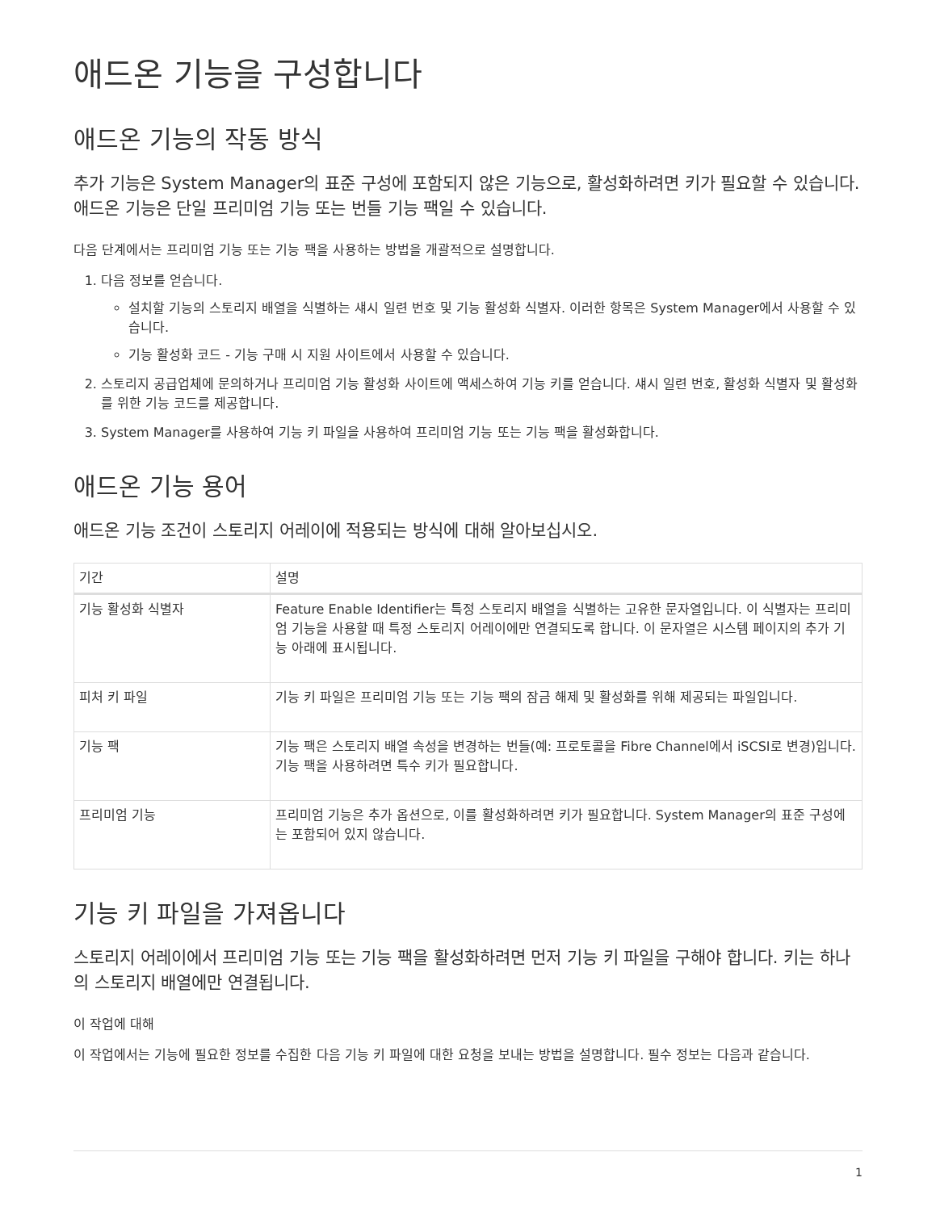애드온 기능을 구성합니다
애드온 기능의 작동 방식
추가 기능은 System Manager의 표준 구성에 포함되지 않은 기능으로, 활성화하려면 키가 필요할 수 있습니다. 애드온 기능은 단일 프리미엄 기능 또는 번들 기능 팩일 수 있습니다.
다음 단계에서는 프리미엄 기능 또는 기능 팩을 사용하는 방법을 개괄적으로 설명합니다.
1. 다음 정보를 얻습니다.
설치할 기능의 스토리지 배열을 식별하는 섀시 일련 번호 및 기능 활성화 식별자. 이러한 항목은 System Manager에서 사용할 수 있습니다.
기능 활성화 코드 - 기능 구매 시 지원 사이트에서 사용할 수 있습니다.
2. 스토리지 공급업체에 문의하거나 프리미엄 기능 활성화 사이트에 액세스하여 기능 키를 얻습니다. 섀시 일련 번호, 활성화 식별자 및 활성화를 위한 기능 코드를 제공합니다.
3. System Manager를 사용하여 기능 키 파일을 사용하여 프리미엄 기능 또는 기능 팩을 활성화합니다.
애드온 기능 용어
애드온 기능 조건이 스토리지 어레이에 적용되는 방식에 대해 알아보십시오.
| 기간 | 설명 |
| --- | --- |
| 기능 활성화 식별자 | Feature Enable Identifier는 특정 스토리지 배열을 식별하는 고유한 문자열입니다. 이 식별자는 프리미엄 기능을 사용할 때 특정 스토리지 어레이에만 연결되도록 합니다. 이 문자열은 시스템 페이지의 추가 기능 아래에 표시됩니다. |
| 피처 키 파일 | 기능 키 파일은 프리미엄 기능 또는 기능 팩의 잠금 해제 및 활성화를 위해 제공되는 파일입니다. |
| 기능 팩 | 기능 팩은 스토리지 배열 속성을 변경하는 번들(예: 프로토콜을 Fibre Channel에서 iSCSI로 변경)입니다. 기능 팩을 사용하려면 특수 키가 필요합니다. |
| 프리미엄 기능 | 프리미엄 기능은 추가 옵션으로, 이를 활성화하려면 키가 필요합니다. System Manager의 표준 구성에는 포함되어 있지 않습니다. |
기능 키 파일을 가져옵니다
스토리지 어레이에서 프리미엄 기능 또는 기능 팩을 활성화하려면 먼저 기능 키 파일을 구해야 합니다. 키는 하나의 스토리지 배열에만 연결됩니다.
이 작업에 대해
이 작업에서는 기능에 필요한 정보를 수집한 다음 기능 키 파일에 대한 요청을 보내는 방법을 설명합니다. 필수 정보는 다음과 같습니다.
1